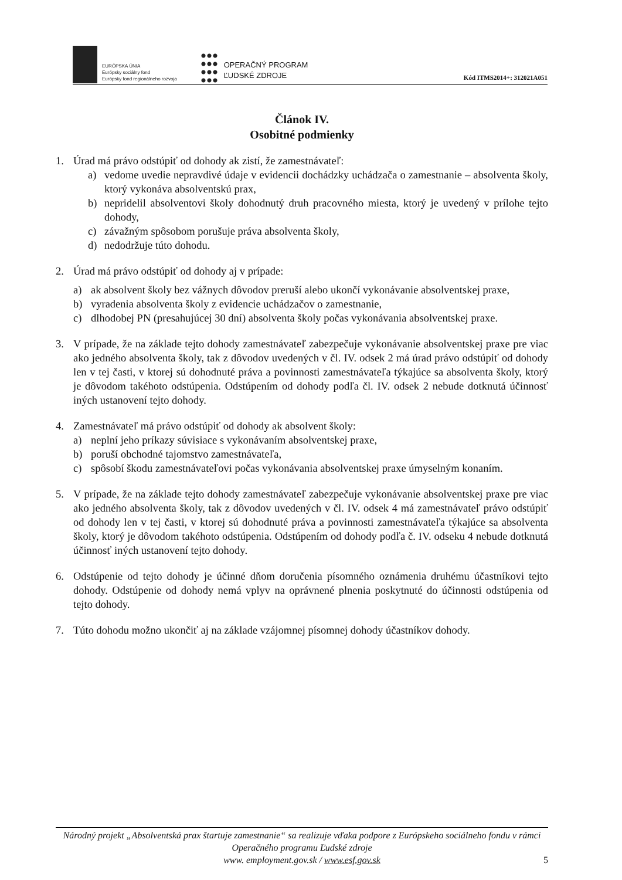EURÓPSKA ÚNIA
Európsky sociálny fond
Európsky fond regionálneho rozvoja
OPERAČNÝ PROGRAM
ĽUDSKÉ ZDROJE
Kód ITMS2014+: 312021A051
Článok IV.
Osobitné podmienky
1. Úrad má právo odstúpiť od dohody ak zistí, že zamestnávateľ:
a) vedome uvedie nepravdivé údaje v evidencii dochádzky uchádzača o zamestnanie – absolventa školy, ktorý vykonáva absolventskú prax,
b) nepridelil absolventovi školy dohodnutý druh pracovného miesta, ktorý je uvedený v prílohe tejto dohody,
c) závažným spôsobom porušuje práva absolventa školy,
d) nedodržuje túto dohodu.
2. Úrad má právo odstúpiť od dohody aj v prípade:
a) ak absolvent školy bez vážnych dôvodov preruší alebo ukončí vykonávanie absolventskej praxe,
b) vyradenia absolventa školy z evidencie uchádzačov o zamestnanie,
c) dlhodobej PN (presahujúcej 30 dní) absolventa školy počas vykonávania absolventskej praxe.
3. V prípade, že na základe tejto dohody zamestnávateľ zabezpečuje vykonávanie absolventskej praxe pre viac ako jedného absolventa školy, tak z dôvodov uvedených v čl. IV. odsek 2 má úrad právo odstúpiť od dohody len v tej časti, v ktorej sú dohodnuté práva a povinnosti zamestnávateľa týkajúce sa absolventa školy, ktorý je dôvodom takéhoto odstúpenia. Odstúpením od dohody podľa čl. IV. odsek 2 nebude dotknutá účinnosť iných ustanovení tejto dohody.
4. Zamestnávateľ má právo odstúpiť od dohody ak absolvent školy:
a) neplní jeho príkazy súvisiace s vykonávaním absolventskej praxe,
b) poruší obchodné tajomstvo zamestnávateľa,
c) spôsobí škodu zamestnávateľovi počas vykonávania absolventskej praxe úmyselným konaním.
5. V prípade, že na základe tejto dohody zamestnávateľ zabezpečuje vykonávanie absolventskej praxe pre viac ako jedného absolventa školy, tak z dôvodov uvedených v čl. IV. odsek 4 má zamestnávateľ právo odstúpiť od dohody len v tej časti, v ktorej sú dohodnuté práva a povinnosti zamestnávateľa týkajúce sa absolventa školy, ktorý je dôvodom takéhoto odstúpenia. Odstúpením od dohody podľa č. IV. odseku 4 nebude dotknutá účinnosť iných ustanovení tejto dohody.
6. Odstúpenie od tejto dohody je účinné dňom doručenia písomného oznámenia druhému účastníkovi tejto dohody. Odstúpenie od dohody nemá vplyv na oprávnené plnenia poskytnuté do účinnosti odstúpenia od tejto dohody.
7. Túto dohodu možno ukončiť aj na základe vzájomnej písomnej dohody účastníkov dohody.
Národný projekt „Absolventská prax štartuje zamestnanie“ sa realizuje vďaka podpore z Európskeho sociálneho fondu v rámci Operačného programu Ľudské zdroje
www. employment.gov.sk / www.esf.gov.sk
5